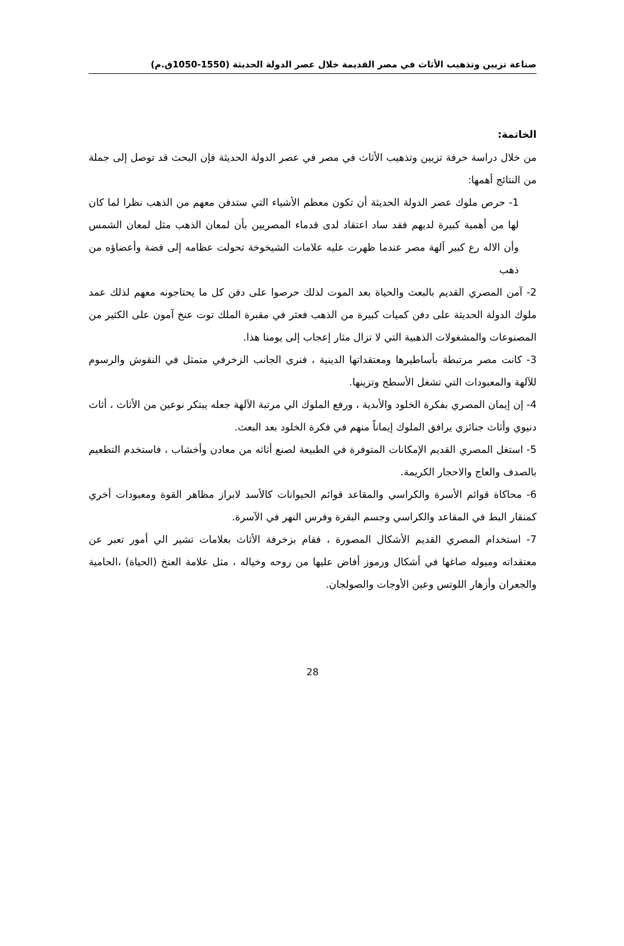صناعة تزيين وتذهيب الأثاث في مصر القديمة خلال عصر الدولة الحديثة (1550-1050ق.م)
الخاتمة:
من خلال دراسة حرفة تزيين وتذهيب الأثاث في مصر في عصر الدولة الحديثة فإن البحث قد توصل إلى جملة من النتائج أهمها:
1- حرص ملوك عصر الدولة الحديثة أن تكون معظم الأشياء التي ستدفن معهم من الذهب نظرا لما كان لها من أهمية كبيرة لديهم فقد ساد اعتقاد لدى قدماء المصريين بأن لمعان الذهب مثل لمعان الشمس وأن الاله رع كبير آلهة مصر عندما ظهرت عليه علامات الشيخوخة تحولت عظامه إلى فضة وأعضاؤه من ذهب
2- آمن المصري القديم بالبعث والحياة بعد الموت لذلك حرصوا على دفن كل ما يحتاجونه معهم لذلك عمد ملوك الدولة الحديثة على دفن كميات كبيرة من الذهب فعثر في مقبرة الملك توت عنخ آمون على الكثير من المصنوعات والمشغولات الذهبية التي لا تزال مثار إعجاب إلى يومنا هذا.
3- كانت مصر مرتبطة بأساطيرها ومعتقداتها الدينية ، فنرى الجانب الزخرفي متمثل في النقوش والرسوم للآلهة والمعبودات التي تشغل الأسطح وتزينها.
4- إن إيمان المصري بفكرة الخلود والأبدية ، ورفع الملوك الي مرتبة الآلهة جعله يبتكر نوعين من الأثاث ، أثاث دنيوي وأثاث جنائزي يرافق الملوك إيماناً منهم في فكرة الخلود بعد البعث.
5- استغل المصري القديم الإمكانات المتوفرة في الطبيعة لصنع أثاثه من معادن وأخشاب ، فاستخدم التطعيم بالصدف والعاج والاحجار الكريمة.
6- محاكاة قوائم الأسرة والكراسي والمقاعد قوائم الحيوانات كالأسد لابراز مظاهر القوة ومعبودات أخري كمنقار البط في المقاعد والكراسي وجسم البقرة وفرس النهر في الآسرة.
7- استخدام المصري القديم الأشكال المصورة ، فقام بزخرفة الأثاث بعلامات تشير الي أمور تعبر عن معتقداته وميوله صاغها في أشكال ورموز أفاض عليها من روحه وخياله ، مثل علامة العنخ (الحياة) ،الحامية والجعران وأزهار اللوتس وعين الأوجات والصولجان.
28